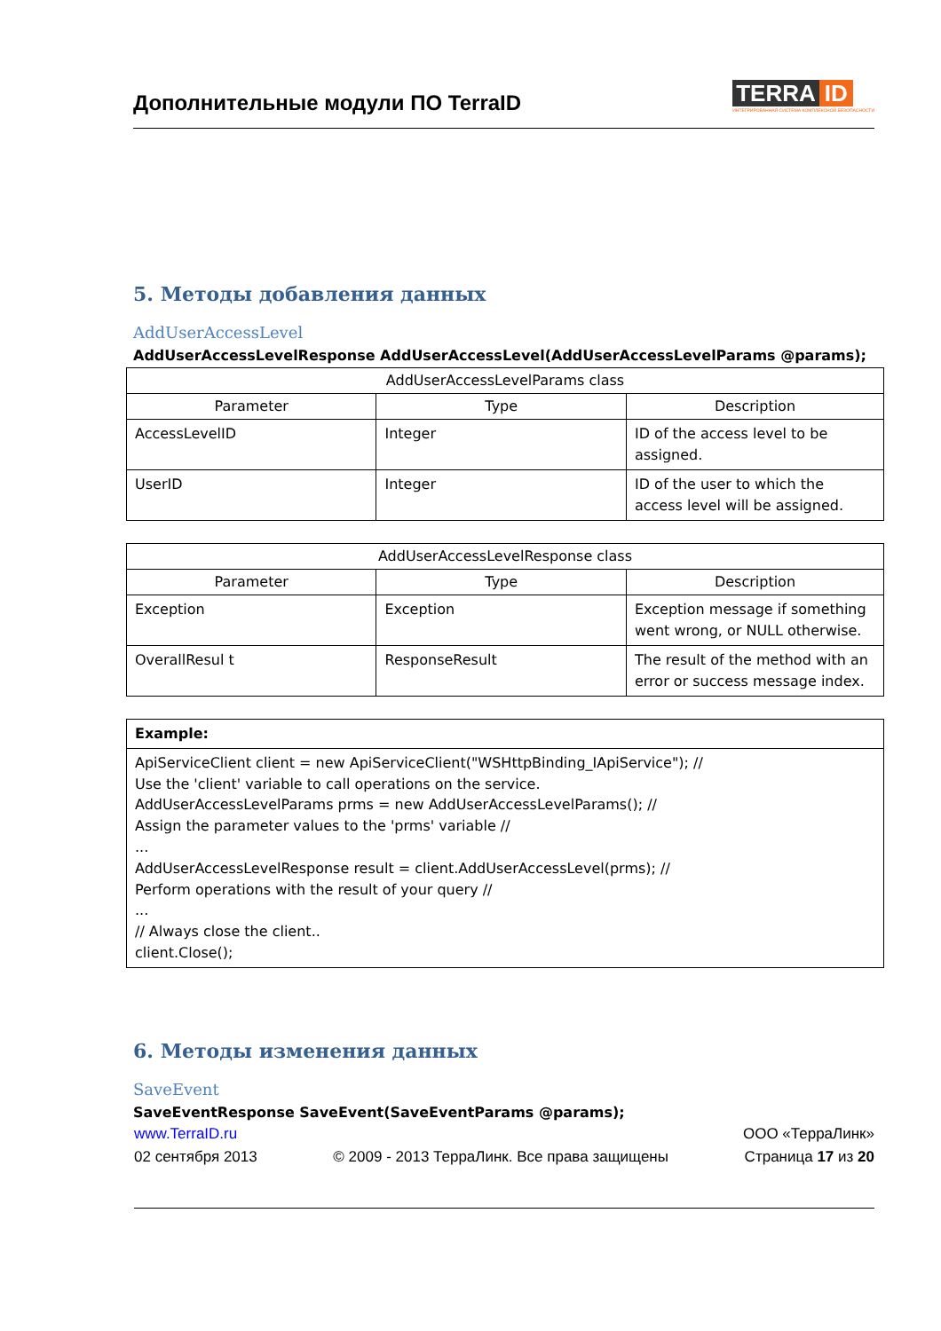Дополнительные модули ПО TerraID
TERRA ID
ИНТЕГРИРОВАННАЯ СИСТЕМА КОМПЛЕКСНОЙ БЕЗОПАСНОСТИ
5. Методы добавления данных
AddUserAccessLevel
AddUserAccessLevelResponse AddUserAccessLevel(AddUserAccessLevelParams @params);
| AddUserAccessLevelParams class | | |
| --- | --- | --- |
| Parameter | Type | Description |
| AccessLevelID | Integer | ID of the access level to be assigned. |
| UserID | Integer | ID of the user to which the access level will be assigned. |
| AddUserAccessLevelResponse class | | |
| --- | --- | --- |
| Parameter | Type | Description |
| Exception | Exception | Exception message if something went wrong, or NULL otherwise. |
| OverallResul t | ResponseResult | The result of the method with an error or success message index. |
| Example: |
| ApiServiceClient client = new ApiServiceClient("WSHttpBinding_IApiService"); // Use the 'client' variable to call operations on the service. AddUserAccessLevelParams prms = new AddUserAccessLevelParams(); // Assign the parameter values to the 'prms' variable // ... AddUserAccessLevelResponse result = client.AddUserAccessLevel(prms); // Perform operations with the result of your query // ... // Always close the client.. client.Close(); |
6. Методы изменения данных
SaveEvent
SaveEventResponse SaveEvent(SaveEventParams @params);
www.TerraID.ru ООО «ТерраЛинк»
02 сентября 2013 © 2009 - 2013 ТерраЛинк. Все права защищены Страница 17 из 20